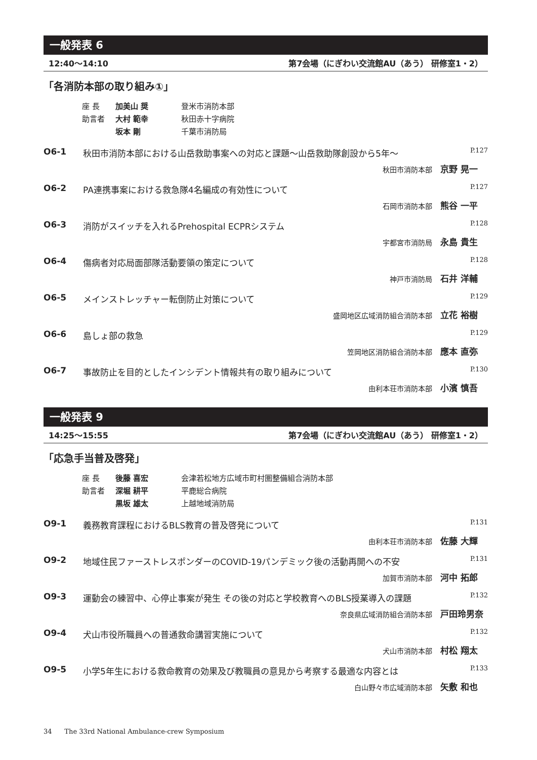一般発表 6
12:40〜14:10 第7会場（にぎわい交流館AU（あう） 研修室1・2）
「各消防本部の取り組み①」
座 長 加美山 奨 登米市消防本部
助言者 大村 範幸 秋田赤十字病院
坂本 剛 千葉市消防局
O6-1 秋田市消防本部における山岳救助事案への対応と課題〜山岳救助隊創設から5年〜 P.127
秋田市消防本部 京野 晃一
O6-2 PA連携事案における救急隊4名編成の有効性について P.127
石岡市消防本部 熊谷 一平
O6-3 消防がスイッチを入れるPrehospital ECPRシステム P.128
宇都宮市消防局 永島 貴生
O6-4 傷病者対応局面部隊活動要領の策定について P.128
神戸市消防局 石井 洋輔
O6-5 メインストレッチャー転倒防止対策について P.129
盛岡地区広域消防組合消防本部 立花 裕樹
O6-6 島しょ部の救急 P.129
笠岡地区消防組合消防本部 應本 直弥
O6-7 事故防止を目的としたインシデント情報共有の取り組みについて P.130
由利本荘市消防本部 小濱 慎吾
一般発表 9
14:25〜15:55 第7会場（にぎわい交流館AU（あう） 研修室1・2）
「応急手当普及啓発」
座 長 後藤 喜宏 会津若松地方広域市町村圏整備組合消防本部
助言者 深堀 耕平 平鹿総合病院
黒坂 雄太 上越地域消防局
O9-1 義務教育課程におけるBLS教育の普及啓発について P.131
由利本荘市消防本部 佐藤 大輝
O9-2 地域住民ファーストレスポンダーのCOVID-19パンデミック後の活動再開への不安 P.131
加賀市消防本部 河中 拓郎
O9-3 運動会の練習中、心停止事案が発生 その後の対応と学校教育へのBLS授業導入の課題 P.132
奈良県広域消防組合消防本部 戸田玲男奈
O9-4 犬山市役所職員への普通救命講習実施について P.132
犬山市消防本部 村松 翔太
O9-5 小学5年生における救命教育の効果及び教職員の意見から考察する最適な内容とは P.133
白山野々市広域消防本部 矢敷 和也
34 The 33rd National Ambulance-crew Symposium